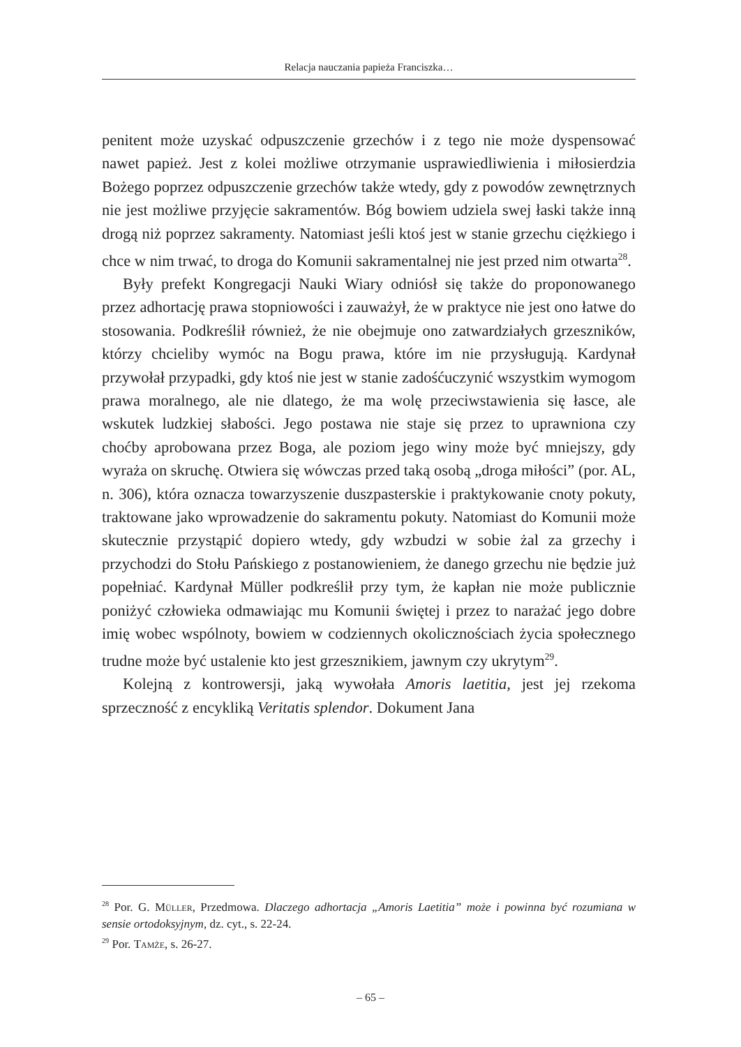Relacja nauczania papieża Franciszka…
penitent może uzyskać odpuszczenie grzechów i z tego nie może dyspensować nawet papież. Jest z kolei możliwe otrzymanie usprawiedliwienia i miłosierdzia Bożego poprzez odpuszczenie grzechów także wtedy, gdy z powodów zewnętrznych nie jest możliwe przyjęcie sakramentów. Bóg bowiem udziela swej łaski także inną drogą niż poprzez sakramenty. Natomiast jeśli ktoś jest w stanie grzechu ciężkiego i chce w nim trwać, to droga do Komunii sakramentalnej nie jest przed nim otwarta<sup>28</sup>.
Były prefekt Kongregacji Nauki Wiary odniósł się także do proponowanego przez adhortację prawa stopniowości i zauważył, że w praktyce nie jest ono łatwe do stosowania. Podkreślił również, że nie obejmuje ono zatwardziałych grzeszników, którzy chcieliby wymóc na Bogu prawa, które im nie przysługują. Kardynał przywołał przypadki, gdy ktoś nie jest w stanie zadośćuczynić wszystkim wymogom prawa moralnego, ale nie dlatego, że ma wolę przeciwstawienia się łasce, ale wskutek ludzkiej słabości. Jego postawa nie staje się przez to uprawniona czy choćby aprobowana przez Boga, ale poziom jego winy może być mniejszy, gdy wyraża on skruchę. Otwiera się wówczas przed taką osobą „droga miłości” (por. AL, n. 306), która oznacza towarzyszenie duszpasterskie i praktykowanie cnoty pokuty, traktowane jako wprowadzenie do sakramentu pokuty. Natomiast do Komunii może skutecznie przystąpić dopiero wtedy, gdy wzbudzi w sobie żal za grzechy i przychodzi do Stołu Pańskiego z postanowieniem, że danego grzechu nie będzie już popełniać. Kardynał Müller podkreślił przy tym, że kapłan nie może publicznie poniżyć człowieka odmawiając mu Komunii świętej i przez to narażać jego dobre imię wobec wspólnoty, bowiem w codziennych okolicznościach życia społecznego trudne może być ustalenie kto jest grzesznikiem, jawnym czy ukrytym<sup>29</sup>.
Kolejną z kontrowersji, jaką wywołała Amoris laetitia, jest jej rzekoma sprzeczność z encykliką Veritatis splendor. Dokument Jana
<sup>28</sup> Por. G. Müller, Przedmowa. Dlaczego adhortacja „Amoris Laetitia” może i powinna być rozumiana w sensie ortodoksyjnym, dz. cyt., s. 22-24.
<sup>29</sup> Por. Tamże, s. 26-27.
– 65 –